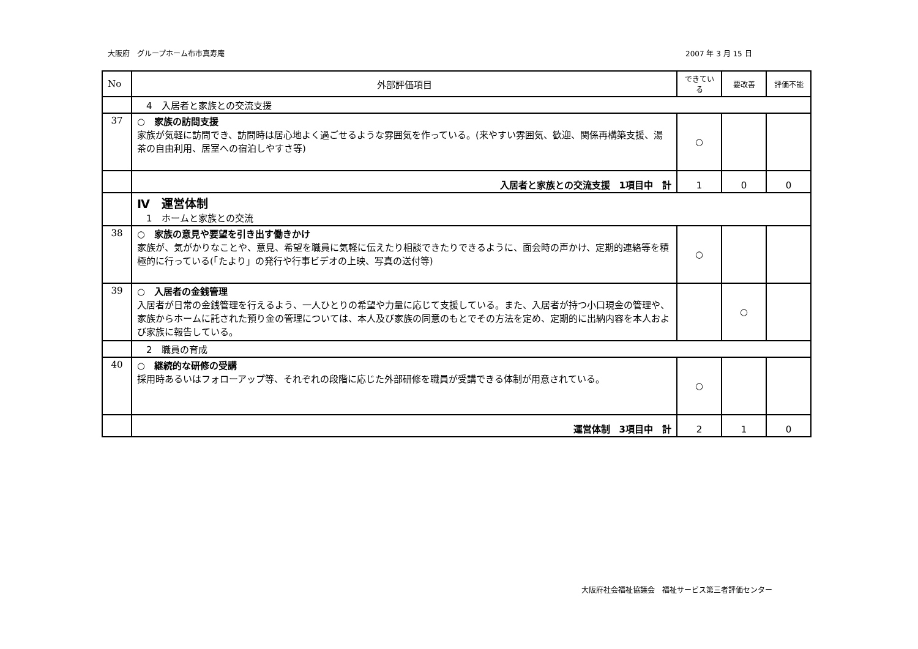大阪府　グループホーム布市真寿庵 2007 年 3 月 15 日
| No | 外部評価項目 | できている | 要改善 | 評価不能 |
| --- | --- | --- | --- | --- |
| | 4 入居者と家族との交流支援 | | | |
| 37 | ○ 家族の訪問支援 家族が気軽に訪問でき、訪問時は居心地よく過ごせるような雰囲気を作っている。(来やすい雰囲気、歓迎、関係再構築支援、湯茶の自由利用、居室への宿泊しやすさ等) | ○ | | |
| | 入居者と家族との交流支援 1項目中 計 | 1 | 0 | 0 |
| | Ⅳ 運営体制 1 ホームと家族との交流 | | | |
| 38 | ○ 家族の意見や要望を引き出す働きかけ 家族が、気がかりなことや、意見、希望を職員に気軽に伝えたり相談できたりできるように、面会時の声かけ、定期的連絡等を積極的に行っている(「たより」の発行や行事ビデオの上映、写真の送付等) | ○ | | |
| 39 | ○ 入居者の金銭管理 入居者が日常の金銭管理を行えるよう、一人ひとりの希望や力量に応じて支援している。また、入居者が持つ小口現金の管理や、家族からホームに託された預り金の管理については、本人及び家族の同意のもとでその方法を定め、定期的に出納内容を本人および家族に報告している。 | | ○ | |
| | 2 職員の育成 | | | |
| 40 | ○ 継続的な研修の受講 採用時あるいはフォローアップ等、それぞれの段階に応じた外部研修を職員が受講できる体制が用意されている。 | ○ | | |
| | 運営体制 3項目中 計 | 2 | 1 | 0 |
大阪府社会福祉協議会　福祉サービス第三者評価センター